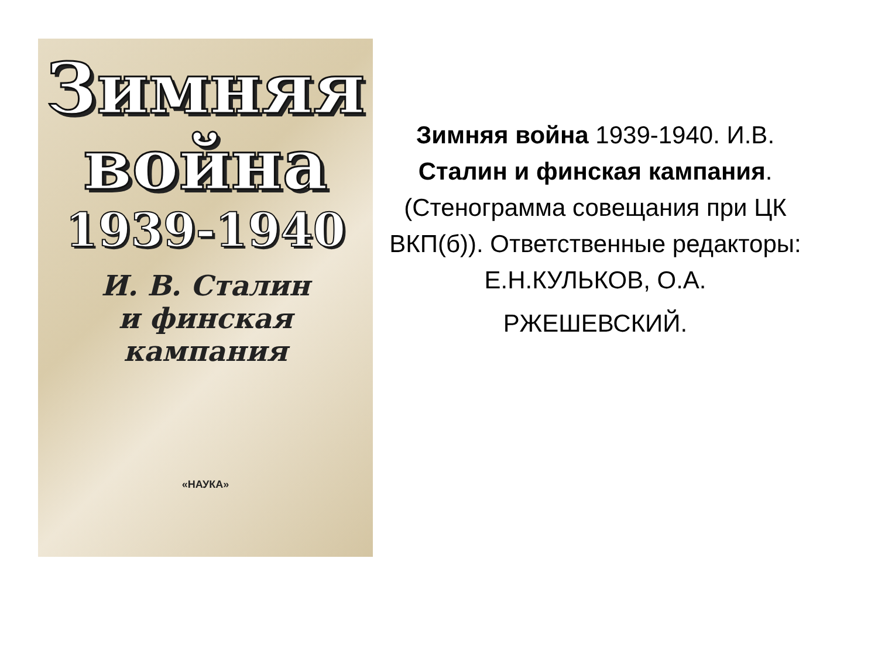Зимняя
война
1939-1940
И. В. Сталин
и финская
кампания
«НАУКА»
Зимняя война 1939-1940. И.В. Сталин и финская кампания. (Стенограмма совещания при ЦК ВКП(б)). Ответственные редакторы: Е.Н.КУЛЬКОВ, О.А.
РЖЕШЕВСКИЙ.